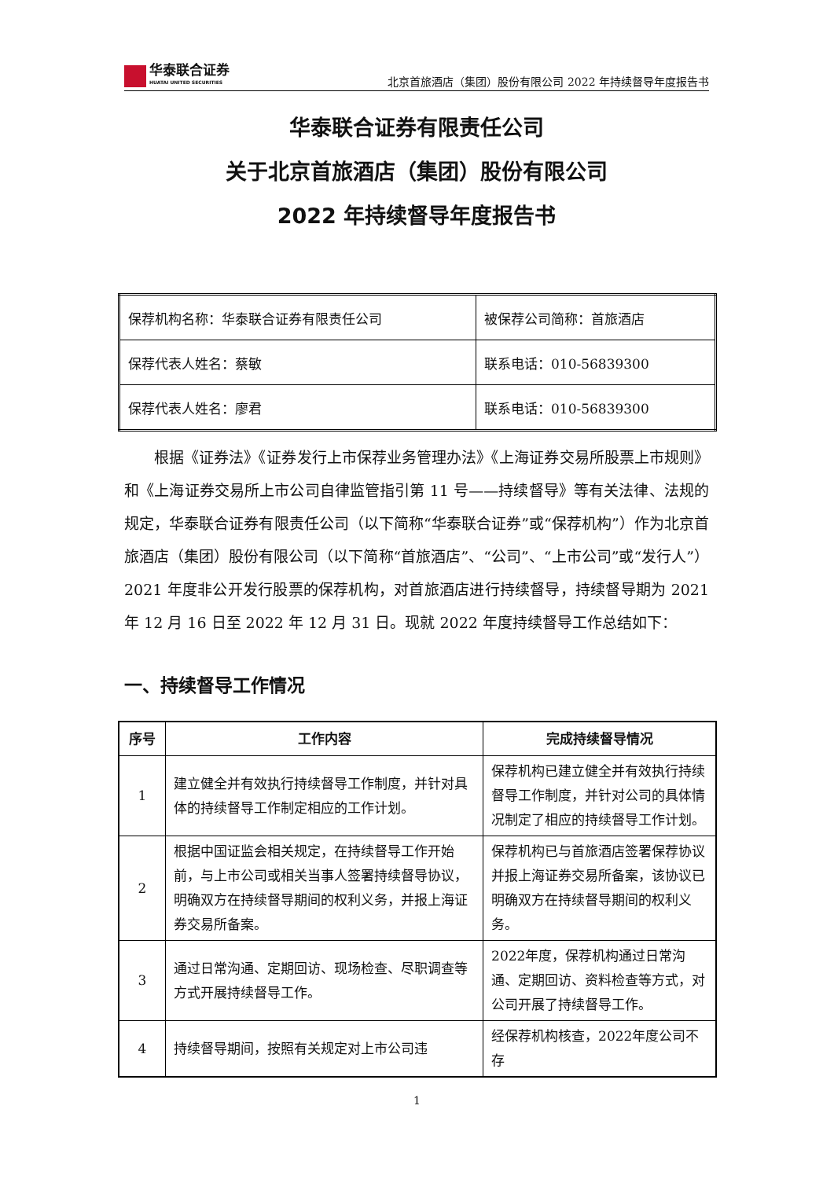华泰联合证券
HUATAI UNITED SECURITIES
北京首旅酒店（集团）股份有限公司 2022 年持续督导年度报告书
华泰联合证券有限责任公司
关于北京首旅酒店（集团）股份有限公司
2022 年持续督导年度报告书
| 保荐机构名称：华泰联合证券有限责任公司 | 被保荐公司简称：首旅酒店 |
| 保荐代表人姓名：蔡敏 | 联系电话：010-56839300 |
| 保荐代表人姓名：廖君 | 联系电话：010-56839300 |
根据《证券法》《证券发行上市保荐业务管理办法》《上海证券交易所股票上市规则》和《上海证券交易所上市公司自律监管指引第 11 号——持续督导》等有关法律、法规的规定，华泰联合证券有限责任公司（以下简称“华泰联合证券”或“保荐机构”）作为北京首旅酒店（集团）股份有限公司（以下简称“首旅酒店”、“公司”、“上市公司”或“发行人”）2021 年度非公开发行股票的保荐机构，对首旅酒店进行持续督导，持续督导期为 2021 年 12 月 16 日至 2022 年 12 月 31 日。现就 2022 年度持续督导工作总结如下：
一、持续督导工作情况
| 序号 | 工作内容 | 完成持续督导情况 |
| --- | --- | --- |
| 1 | 建立健全并有效执行持续督导工作制度，并针对具体的持续督导工作制定相应的工作计划。 | 保荐机构已建立健全并有效执行持续督导工作制度，并针对公司的具体情况制定了相应的持续督导工作计划。 |
| 2 | 根据中国证监会相关规定，在持续督导工作开始前，与上市公司或相关当事人签署持续督导协议，明确双方在持续督导期间的权利义务，并报上海证券交易所备案。 | 保荐机构已与首旅酒店签署保荐协议并报上海证券交易所备案，该协议已明确双方在持续督导期间的权利义务。 |
| 3 | 通过日常沟通、定期回访、现场检查、尽职调查等方式开展持续督导工作。 | 2022年度，保荐机构通过日常沟通、定期回访、资料检查等方式，对公司开展了持续督导工作。 |
| 4 | 持续督导期间，按照有关规定对上市公司违 | 经保荐机构核查，2022年度公司不存 |
1